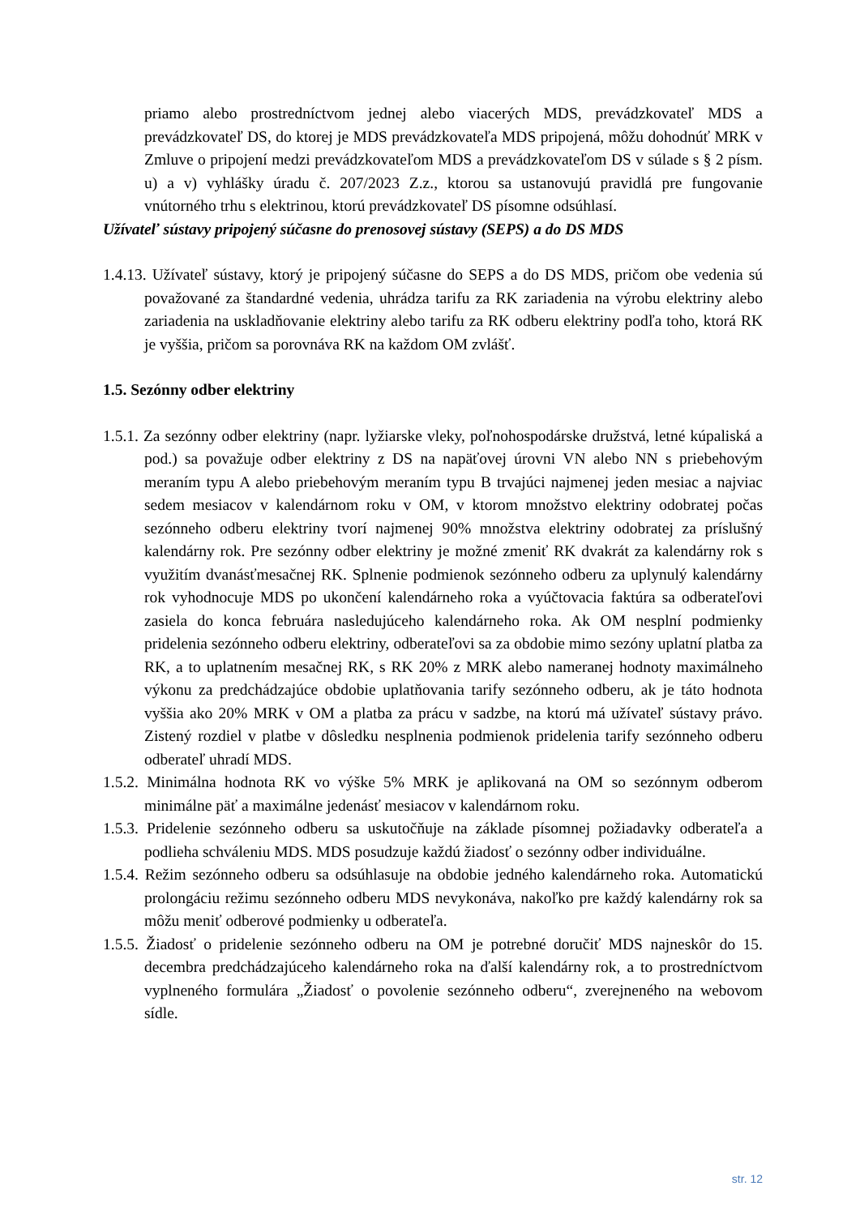priamo alebo prostredníctvom jednej alebo viacerých MDS, prevádzkovateľ MDS a prevádzkovateľ DS, do ktorej je MDS prevádzkovateľa MDS pripojená, môžu dohodnúť MRK v Zmluve o pripojení medzi prevádzkovateľom MDS a prevádzkovateľom DS v súlade s § 2 písm. u) a v) vyhlášky úradu č. 207/2023 Z.z., ktorou sa ustanovujú pravidlá pre fungovanie vnútorného trhu s elektrinou, ktorú prevádzkovateľ DS písomne odsúhlasí.
Užívateľ sústavy pripojený súčasne do prenosovej sústavy (SEPS) a do DS MDS
1.4.13. Užívateľ sústavy, ktorý je pripojený súčasne do SEPS a do DS MDS, pričom obe vedenia sú považované za štandardné vedenia, uhrádza tarifu za RK zariadenia na výrobu elektriny alebo zariadenia na uskladňovanie elektriny alebo tarifu za RK odberu elektriny podľa toho, ktorá RK je vyššia, pričom sa porovnáva RK na každom OM zvlášť.
1.5. Sezónny odber elektriny
1.5.1. Za sezónny odber elektriny (napr. lyžiarske vleky, poľnohospodárske družstvá, letné kúpaliská a pod.) sa považuje odber elektriny z DS na napäťovej úrovni VN alebo NN s priebehovým meraním typu A alebo priebehovým meraním typu B trvajúci najmenej jeden mesiac a najviac sedem mesiacov v kalendárnom roku v OM, v ktorom množstvo elektriny odobratej počas sezónneho odberu elektriny tvorí najmenej 90% množstva elektriny odobratej za príslušný kalendárny rok. Pre sezónny odber elektriny je možné zmeniť RK dvakrát za kalendárny rok s využitím dvanásťmesačnej RK. Splnenie podmienok sezónneho odberu za uplynulý kalendárny rok vyhodnocuje MDS po ukončení kalendárneho roka a vyúčtovacia faktúra sa odberateľovi zasiela do konca februára nasledujúceho kalendárneho roka. Ak OM nesplní podmienky pridelenia sezónneho odberu elektriny, odberateľovi sa za obdobie mimo sezóny uplatní platba za RK, a to uplatnením mesačnej RK, s RK 20% z MRK alebo nameranej hodnoty maximálneho výkonu za predchádzajúce obdobie uplatňovania tarify sezónneho odberu, ak je táto hodnota vyššia ako 20% MRK v OM a platba za prácu v sadzbe, na ktorú má užívateľ sústavy právo. Zistený rozdiel v platbe v dôsledku nesplnenia podmienok pridelenia tarify sezónneho odberu odberateľ uhradí MDS.
1.5.2. Minimálna hodnota RK vo výške 5% MRK je aplikovaná na OM so sezónnym odberom minimálne päť a maximálne jedenásť mesiacov v kalendárnom roku.
1.5.3. Pridelenie sezónneho odberu sa uskutočňuje na základe písomnej požiadavky odberateľa a podlieha schváleniu MDS. MDS posudzuje každú žiadosť o sezónny odber individuálne.
1.5.4. Režim sezónneho odberu sa odsúhlasuje na obdobie jedného kalendárneho roka. Automatickú prolongáciu režimu sezónneho odberu MDS nevykonáva, nakoľko pre každý kalendárny rok sa môžu meniť odberové podmienky u odberateľa.
1.5.5. Žiadosť o pridelenie sezónneho odberu na OM je potrebné doručiť MDS najneskôr do 15. decembra predchádzajúceho kalendárneho roka na ďalší kalendárny rok, a to prostredníctvom vyplneného formulára „Žiadosť o povolenie sezónneho odberu“, zverejneného na webovom sídle.
str. 12